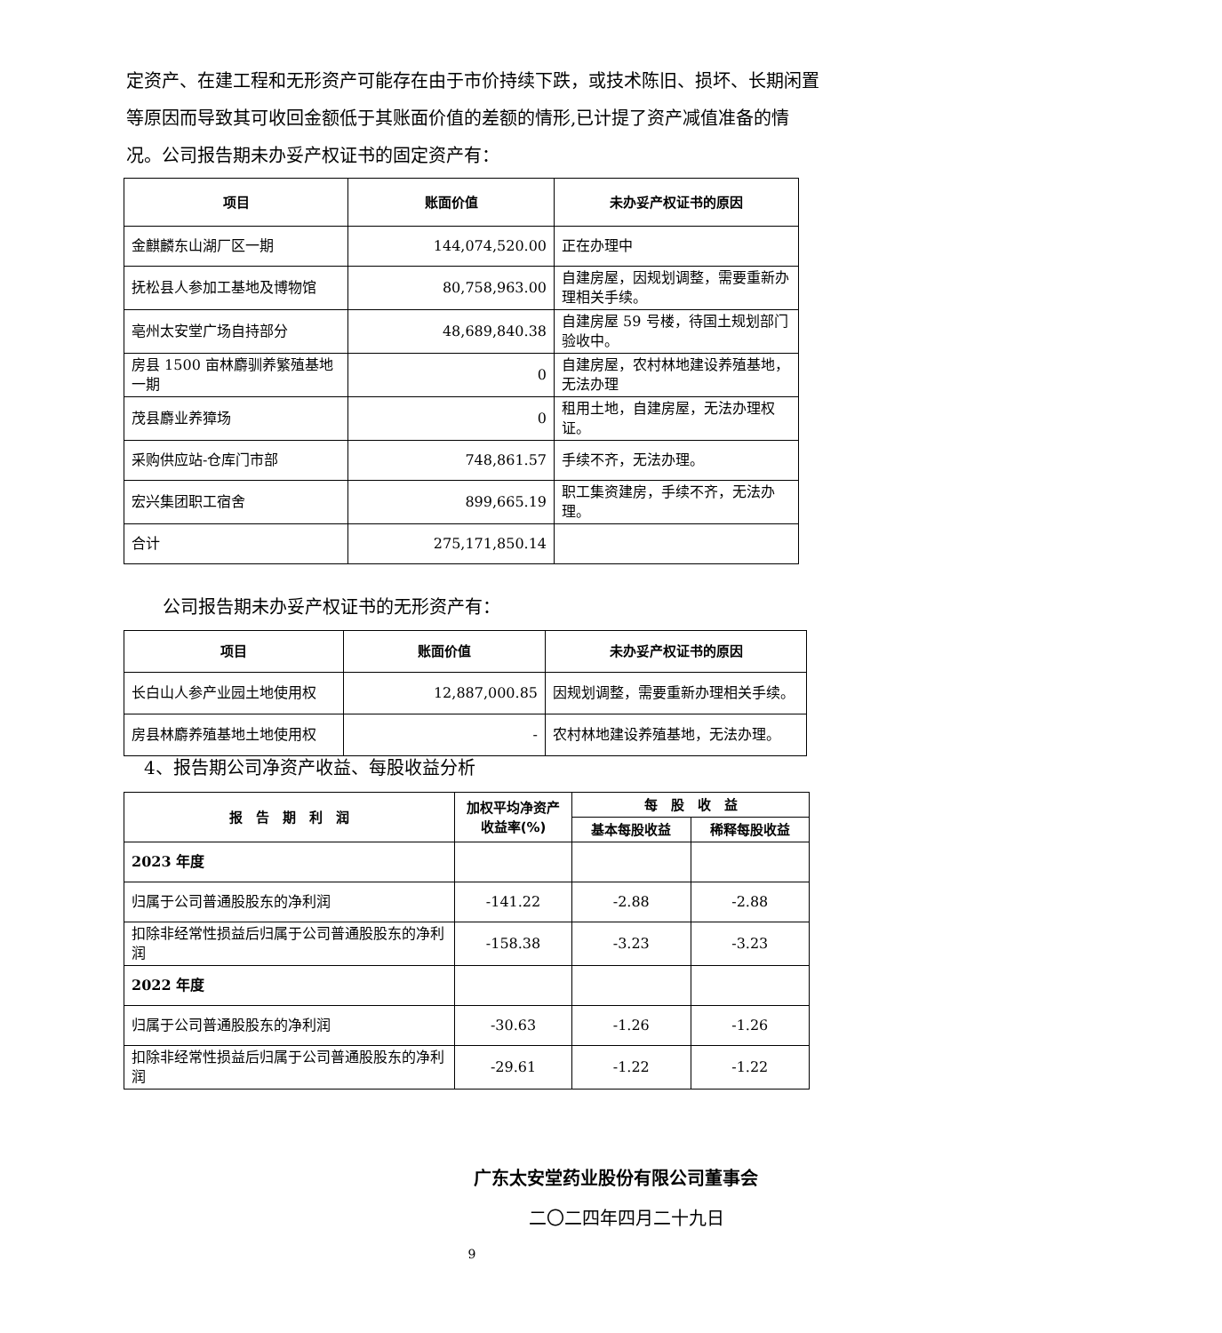定资产、在建工程和无形资产可能存在由于市价持续下跌，或技术陈旧、损坏、长期闲置等原因而导致其可收回金额低于其账面价值的差额的情形,已计提了资产减值准备的情况。公司报告期未办妥产权证书的固定资产有：
| 项目 | 账面价值 | 未办妥产权证书的原因 |
| --- | --- | --- |
| 金麒麟东山湖厂区一期 | 144,074,520.00 | 正在办理中 |
| 抚松县人参加工基地及博物馆 | 80,758,963.00 | 自建房屋，因规划调整，需要重新办理相关手续。 |
| 亳州太安堂广场自持部分 | 48,689,840.38 | 自建房屋 59 号楼，待国土规划部门验收中。 |
| 房县 1500 亩林麝驯养繁殖基地一期 | 0 | 自建房屋，农村林地建设养殖基地，无法办理 |
| 茂县麝业养獐场 | 0 | 租用土地，自建房屋，无法办理权证。 |
| 采购供应站-仓库门市部 | 748,861.57 | 手续不齐，无法办理。 |
| 宏兴集团职工宿舍 | 899,665.19 | 职工集资建房，手续不齐，无法办理。 |
| 合计 | 275,171,850.14 | |
公司报告期未办妥产权证书的无形资产有：
| 项目 | 账面价值 | 未办妥产权证书的原因 |
| --- | --- | --- |
| 长白山人参产业园土地使用权 | 12,887,000.85 | 因规划调整，需要重新办理相关手续。 |
| 房县林麝养殖基地土地使用权 | - | 农村林地建设养殖基地，无法办理。 |
4、报告期公司净资产收益、每股收益分析
| 报 告 期 利 润 | 加权平均净资产收益率(%) | 每 股 收 益 | |
| --- | --- | --- | --- |
| | | 基本每股收益 | 稀释每股收益 |
| 2023 年度 | | | |
| 归属于公司普通股股东的净利润 | -141.22 | -2.88 | -2.88 |
| 扣除非经常性损益后归属于公司普通股股东的净利润 | -158.38 | -3.23 | -3.23 |
| 2022 年度 | | | |
| 归属于公司普通股股东的净利润 | -30.63 | -1.26 | -1.26 |
| 扣除非经常性损益后归属于公司普通股股东的净利润 | -29.61 | -1.22 | -1.22 |
广东太安堂药业股份有限公司董事会
二〇二四年四月二十九日
9